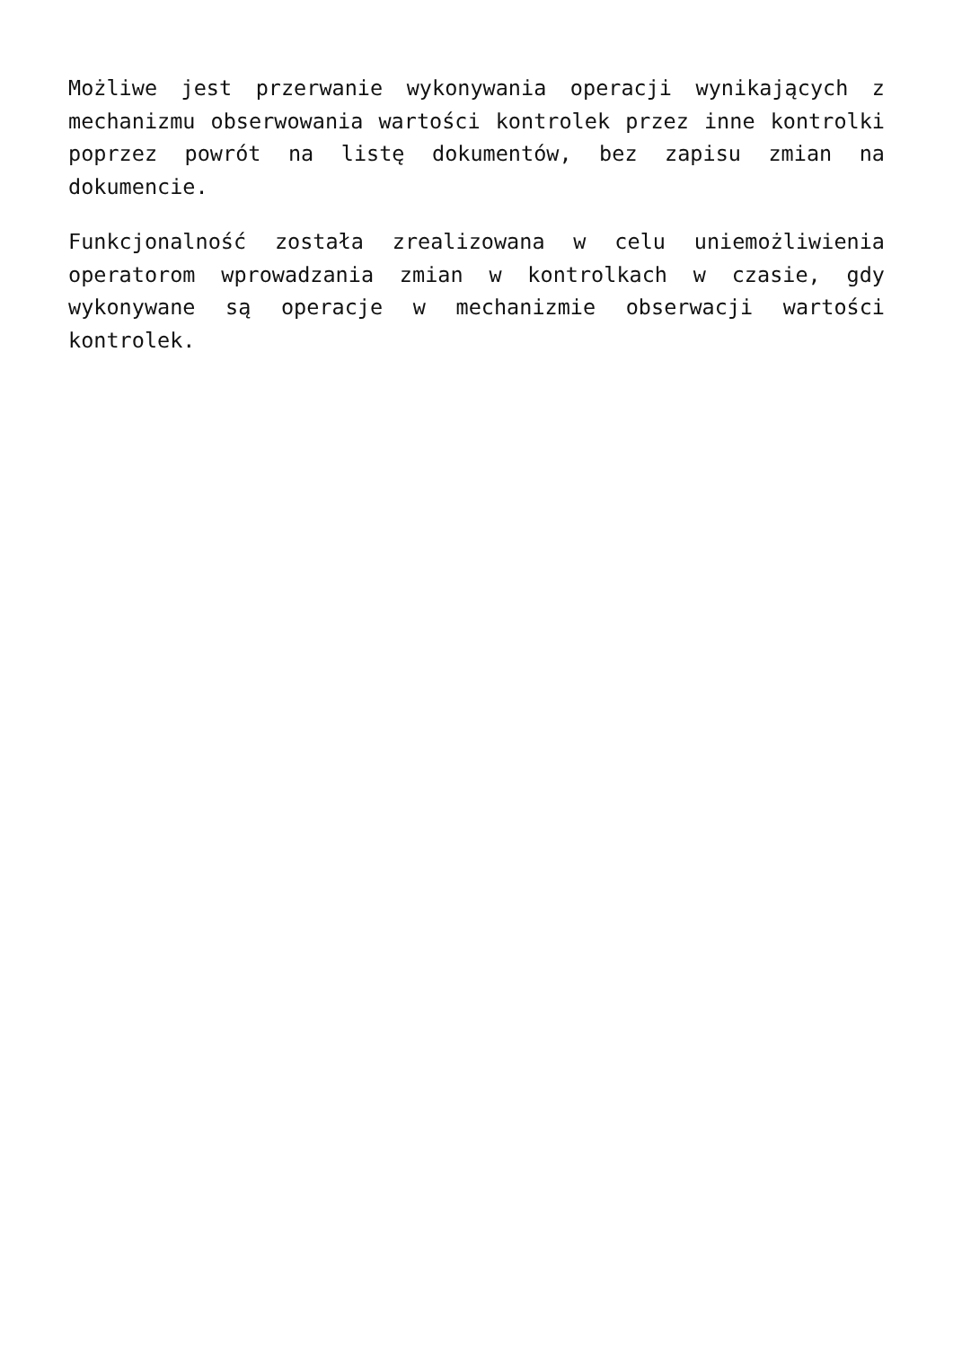Możliwe jest przerwanie wykonywania operacji wynikających z mechanizmu obserwowania wartości kontrolek przez inne kontrolki poprzez powrót na listę dokumentów, bez zapisu zmian na dokumencie.
Funkcjonalność została zrealizowana w celu uniemożliwienia operatorom wprowadzania zmian w kontrolkach w czasie, gdy wykonywane są operacje w mechanizmie obserwacji wartości kontrolek.